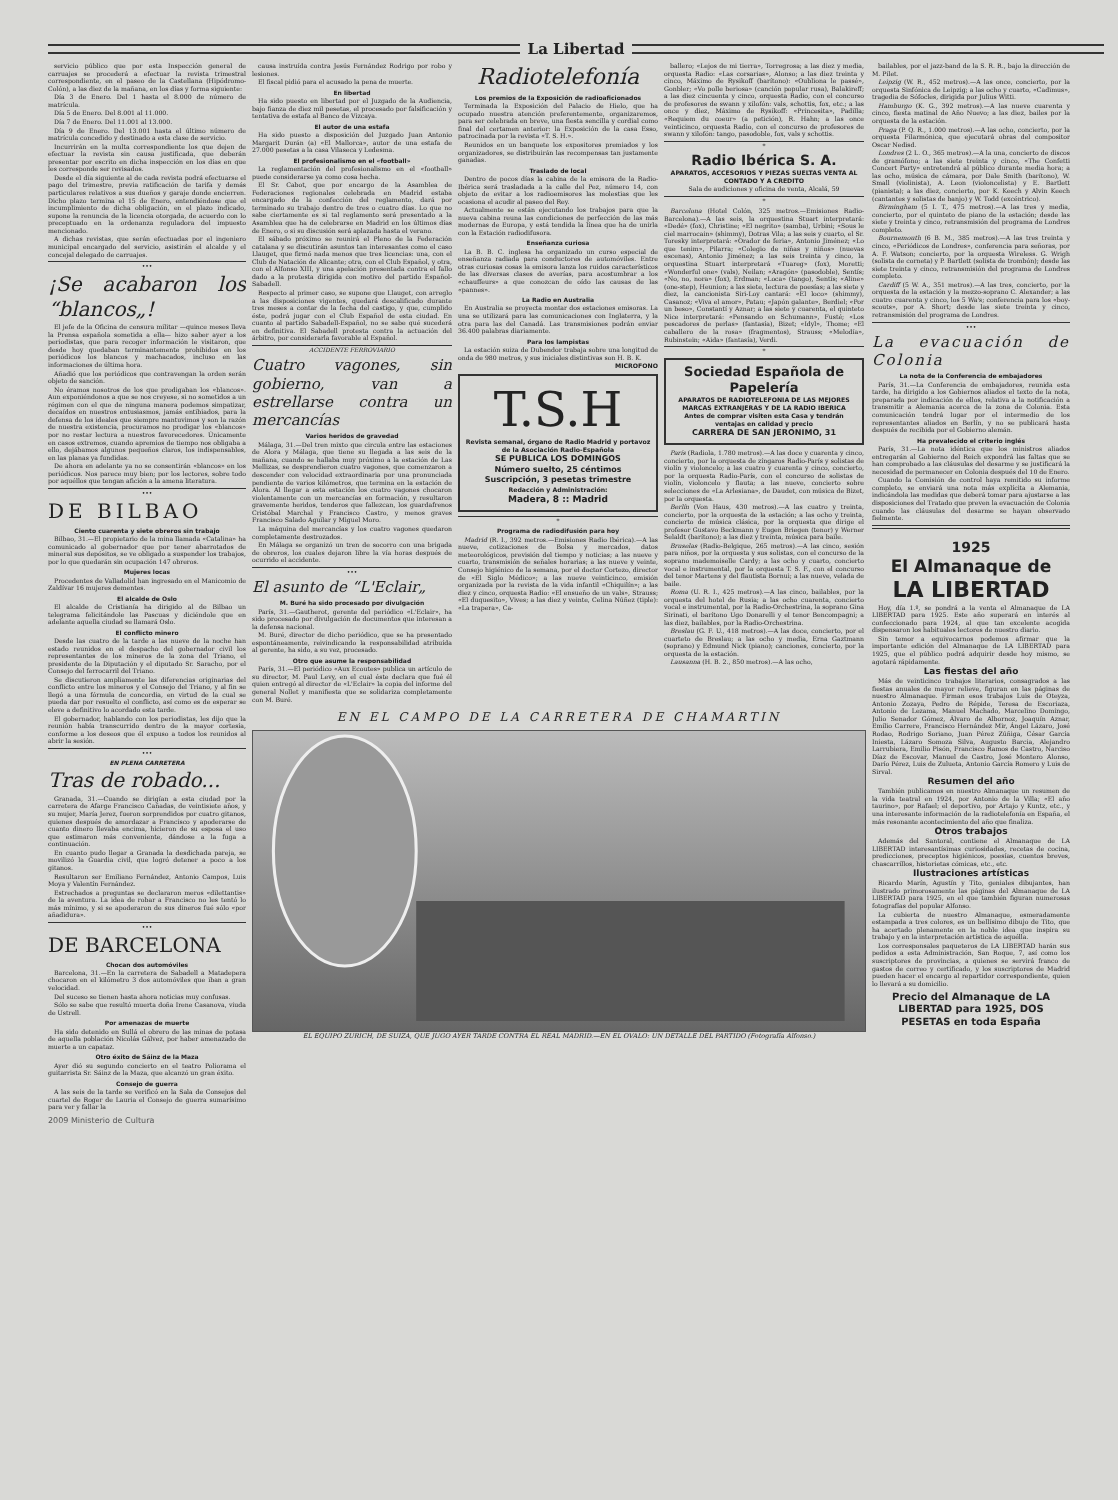La Libertad
servicio público que por esta Inspección general de carruajes se procederá a efectuar la revista trimestral correspondiente, en el paseo de la Castellana (Hipódromo-Colón), a las diez de la mañana, en los días y forma siguiente:
Día 3 de Enero. Del 1 hasta el 8.000 de número de matrícula.
Día 5 de Enero. Del 8.001 al 11.000.
Día 7 de Enero. Del 11.001 al 13.000.
Día 9 de Enero. Del 13.001 hasta el último número de matrícula concedido y destinado a esta clase de servicio.
Incurrirán en la multa correspondiente los que dejen de efectuar la revista sin causa justificada, que deberán presentar por escrito en dicha inspección en los días en que les corresponde ser revisados.
Desde el día siguiente al de cada revista podrá efectuarse el pago del trimestre, previa ratificación de tarifa y demás particulares relativos a sus dueños y garaje donde encierren. Dicho plazo termina el 15 de Enero, entendiéndose que el incumplimiento de dicha obligación, en el plazo indicado, supone la renuncia de la licencia otorgada, de acuerdo con lo preceptuado en la ordenanza reguladora del impuesto mencionado.
A dichas revistas, que serán efectuadas por el ingeniero municipal encargado del servicio, asistirán el alcalde y el concejal delegado de carruajes.
•••
¡Se acabaron los “blancos„!
El jefe de la Oficina de censura militar —quince meses lleva la Prensa española sometida a ella— hizo saber ayer a los periodistas, que para recoger información le visitaron, que desde hoy quedaban terminantemente prohibidos en los periódicos los blancos y machacados, incluso en las informaciones de última hora.
Añadió que los periódicos que contravengan la orden serán objeto de sanción.
No éramos nosotros de los que prodigaban los «blancos». Aun exponiéndonos a que se nos creyese, si no sometidos a un régimen con el que de ninguna manera podemos simpatizar, decaídos en nuestros entusiasmos, jamás entibiados, para la defensa de los ideales que siempre mantuvimos y son la razón de nuestra existencia, procuramos no prodigar los «blancos» por no restar lectura a nuestros favorecedores. Únicamente en casos extremos, cuando apremios de tiempo nos obligaba a ello, dejábamos algunos pequeños claros, los indispensables, en las planas ya fundidas.
De ahora en adelante ya no se consentirán «blancos» en los periódicos. Nos parece muy bien; por los lectores, sobre todo por aquéllos que tengan afición a la amena literatura.
•••
DE BILBAO
Ciento cuarenta y siete obreros sin trabajo
Bilbao, 31.—El propietario de la mina llamada «Catalina» ha comunicado al gobernador que por tener abarrotados de mineral sus depósitos, se ve obligado a suspender los trabajos, por lo que quedarán sin ocupación 147 obreros.
Mujeres locas
Procedentes de Valladolid han ingresado en el Manicomio de Zaldívar 16 mujeres dementes.
El alcalde de Oslo
El alcalde de Cristianía ha dirigido al de Bilbao un telegrama felicitándole las Pascuas y diciéndole que en adelante aquella ciudad se llamará Oslo.
El conflicto minero
Desde las cuatro de la tarde a las nueve de la noche han estado reunidos en el despacho del gobernador civil los representantes de los mineros de la zona del Triano, el presidente de la Diputación y el diputado Sr. Saracho, por el Consejo del ferrocarril del Triano.
Se discutieron ampliamente las diferencias originarias del conflicto entre los mineros y el Consejo del Triano, y al fin se llegó a una fórmula de concordia, en virtud de la cual se pueda dar por resuelto el conflicto, así como es de esperar se eleve a definitivo lo acordado esta tarde.
El gobernador, hablando con los periodistas, les dijo que la reunión había transcurrido dentro de la mayor cortesía, conforme a los deseos que él expuso a todos los reunidos al abrir la sesión.
•••
EN PLENA CARRETERA
Tras de robado...
Granada, 31.—Cuando se dirigían a esta ciudad por la carretera de Afarge Francisco Cañadas, de veintisiete años, y su mujer, María Jerez, fueron sorprendidos por cuatro gitanos, quienes después de amordazar a Francisco y apoderarse de cuanto dinero llevaba encima, hicieron de su esposa el uso que estimaron más conveniente, dándose a la fuga a continuación.
En cuanto pudo llegar a Granada la desdichada pareja, se movilizó la Guardia civil, que logró detener a poco a los gitanos.
Resultaron ser Emiliano Fernández, Antonio Campos, Luis Moya y Valentín Fernández.
Estrechados a preguntas se declararon meros «dilettantis» de la aventura. La idea de robar a Francisco no les tentó lo más mínimo, y si se apoderaron de sus dineros fué sólo «por añadidura».
•••
DE BARCELONA
Chocan dos automóviles
Barcelona, 31.—En la carretera de Sabadell a Matadepera chocaron en el kilómetro 3 dos automóviles que iban a gran velocidad.
Del suceso se tienen hasta ahora noticias muy confusas.
Sólo se sabe que resultó muerta doña Irene Casanova, viuda de Ustrell.
Por amenazas de muerte
Ha sido detenido en Sullá el obrero de las minas de potasa de aquella población Nicolás Gálvez, por haber amenazado de muerte a un capataz.
Otro éxito de Sáinz de la Maza
Ayer dió su segundo concierto en el teatro Poliorama el guitarrista Sr. Sáinz de la Maza, que alcanzó un gran éxito.
Consejo de guerra
A las seis de la tarde se verificó en la Sala de Consejos del cuartel de Roger de Lauria el Consejo de guerra sumarísimo para ver y fallar la
causa instruída contra Jesús Fernández Rodrigo por robo y lesiones.
El fiscal pidió para el acusado la pena de muerte.
En libertad
Ha sido puesto en libertad por el Juzgado de la Audiencia, bajo fianza de diez mil pesetas, el procesado por falsificación y tentativa de estafa al Banco de Vizcaya.
El autor de una estafa
Ha sido puesto a disposición del Juzgado Juan Antonio Margarit Durán (a) «El Mallorca», autor de una estafa de 27.000 pesetas a la casa Vilaseca y Ledesma.
El profesionalismo en el «football»
La reglamentación del profesionalismo en el «football» puede considerarse ya como cosa hecha.
El Sr. Cabot, que por encargo de la Asamblea de Federaciones regionales celebrada en Madrid estaba encargado de la confección del reglamento, dará por terminado su trabajo dentro de tres o cuatro días. Lo que no sabe ciertamente es si tal reglamento será presentado a la Asamblea que ha de celebrarse en Madrid en los últimos días de Enero, o si su discusión será aplazada hasta el verano.
El sábado próximo se reunirá el Pleno de la Federación catalana y se discutirán asuntos tan interesantes como el caso Llauget, que firmó nada menos que tres licencias: una, con el Club de Natación de Alicante; otra, con el Club Español, y otra, con el Alfonso XIII, y una apelación presentada contra el fallo dado a la protesta dirigida con motivo del partido Español-Sabadell.
Respecto al primer caso, se supone que Llauget, con arreglo a las disposiciones vigentes, quedará descalificado durante tres meses a contar de la fecha del castigo, y que, cumplido éste, podrá jugar con el Club Español de esta ciudad. En cuanto al partido Sabadell-Español, no se sabe qué sucederá en definitiva. El Sabadell protesta contra la actuación del árbitro, por considerarla favorable al Español.
ACCIDENTE FERROVIARIO
Cuatro vagones, sin gobierno, van a estrellarse contra un mercancías
Varios heridos de gravedad
Málaga, 31.—Del tren mixto que circula entre las estaciones de Alora y Málaga, que tiene su llegada a las seis de la mañana, cuando se hallaba muy próximo a la estación de Las Mellizas, se desprendieron cuatro vagones, que comenzaron a descender con velocidad extraordinaria por una pronunciada pendiente de varios kilómetros, que termina en la estación de Alora. Al llegar a esta estación los cuatro vagones chocaron violentamente con un mercancías en formación, y resultaron gravemente heridos, tenderos que fallezcan, los guardafrenos Cristóbal Marchal y Francisco Castro, y menos graves Francisco Salado Aguilar y Miguel Moro.
La máquina del mercancías y los cuatro vagones quedaron completamente destrozados.
En Málaga se organizó un tren de socorro con una brigada de obreros, los cuales dejaron libre la vía horas después de ocurrido el accidente.
•••
El asunto de “L'Eclair„
M. Buré ha sido procesado por divulgación
París, 31.—Gautherot, gerente del periódico «L'Eclair», ha sido procesado por divulgación de documentos que interesan a la defensa nacional.
M. Buré, director de dicho periódico, que se ha presentado espontáneamente, reivindicando la responsabilidad atribuída al gerente, ha sido, a su vez, procesado.
Otro que asume la responsabilidad
París, 31.—El periódico «Aux Ecoutes» publica un artículo de su director, M. Paul Levy, en el cual éste declara que fué él quien entregó al director de «L'Eclair» la copia del informe del general Nollet y manifiesta que se solidariza completamente con M. Buré.
Radiotelefonía
Los premios de la Exposición de radioaficionados
Terminada la Exposición del Palacio de Hielo, que ha ocupado nuestra atención preferentemente, organizaremos, para ser celebrada en breve, una fiesta sencilla y cordial como final del certamen anterior: la Exposición de la casa Esso, patrocinada por la revista «T. S. H.».
Reunidos en un banquete los expositores premiados y los organizadores, se distribuirán las recompensas tan justamente ganadas.
Traslado de local
Dentro de pocos días la cabina de la emisora de la Radio-Ibérica será trasladada a la calle del Pez, número 14, con objeto de evitar a los radioemisores las molestias que les ocasiona el acudir al paseo del Rey.
Actualmente se están ejecutando los trabajos para que la nueva cabina reuna las condiciones de perfección de las más modernas de Europa, y está tendida la línea que ha de unirla con la Estación radiodifusora.
Enseñanza curiosa
La B. B. C. inglesa ha organizado un curso especial de enseñanza radiada para conductores de automóviles. Entre otras curiosas cosas la emisora lanza los ruidos característicos de las diversas clases de averías, para acostumbrar a los «chauffeurs» a que conozcan de oído las causas de las «pannes».
La Radio en Australia
En Australia se proyecta montar dos estaciones emisoras. La una se utilizará para las comunicaciones con Inglaterra, y la otra para las del Canadá. Las transmisiones podrán enviar 36.400 palabras diariamente.
Para los lampistas
La estación suiza de Dubendor trabaja sobre una longitud de onda de 980 metros, y sus iniciales distintivas son H. B. K.
MICROFONO
T.S.H
Revista semanal, órgano de Radio Madrid y portavoz de la Asociación Radio-Española
SE PUBLICA LOS DOMINGOS
Número suelto, 25 céntimos
Suscripción, 3 pesetas trimestre
Redacción y Administración:
Madera, 8 :: Madrid
*
Programa de radiodifusión para hoy
Madrid (R. I., 392 metros.—Emisiones Radio Ibérica).—A las nueve, cotizaciones de Bolsa y mercados, datos meteorológicos, previsión del tiempo y noticias; a las nueve y cuarto, transmisión de señales horarias; a las nueve y veinte, Consejo higiénico de la semana, por el doctor Cortezo, director de «El Siglo Médico»; a las nueve veinticinco, emisión organizada por la revista de la vida infantil «Chiquilín»; a las diez y cinco, orquesta Radio: «El ensueño de un vals», Strauss; «El duquesito», Vives; a las diez y veinte, Celina Núñez (tiple): «La trapera», Ca-
ballero; «Lejos de mi tierra», Torregrosa; a las diez y media, orquesta Radio: «Las corsarias», Alonso; a las diez treinta y cinco, Máximo de Rysikoff (barítono): «Oubliona le passé», Gonbler; «Vo polle beriosa» (canción popular rusa), Balakireff; a las diez cincuenta y cinco, orquesta Radio, con el concurso de profesores de swann y xilofón: vals, schottis, fox, etc.; a las once y diez, Máximo de Rysikoff: «Princesita», Padilla; «Requiem du coeur» (a petición), R. Hahn; a las once veinticinco, orquesta Radio, con el concurso de profesores de swann y xilofón: tango, pasodoble, fox, vals y schottis.
*
Radio Ibérica S. A.
APARATOS, ACCESORIOS Y PIEZAS SUELTAS VENTA AL CONTADO Y A CREDITO
Sala de audiciones y oficina de venta, Alcalá, 59
*
Barcelona (Hotel Colón, 325 metros.—Emisiones Radio-Barcelona).—A las seis, la orquestina Stuart interpretará: «Dedé» (fox), Christine; «El negrito» (samba), Urbini; «Sous le ciel marrocain» (shimmy), Dotras Vila; a las seis y cuarto, el Sr. Toresky interpretará: «Orador de feria», Antonio Jiménez; «Lo que tenim», Pilarra; «Colegio de niñas y niños» (nuevas escenas), Antonio Jiménez; a las seis treinta y cinco, la orquestina Stuart interpretará «Tuareg» (fox), Moretti; «Wonderful one» (vals), Neilan; «Aragón» (pasodoble), Sentís; «No, no, nora» (fox), Erdman; «Loca» (tango), Sentís; «Aline» (one-step), Heunion; a las siete, lectura de poesías; a las siete y diez, la cancionista Siri-Loy cantará: «El loco» (shimmy), Casanoz; «Viva el amor», Patau; «Japón galante», Berdiel; «Por un beso», Constantí y Aznar; a las siete y cuarenta, el quinteto Nice interpretará: «Pensando en Schumann», Fusté; «Los pescadores de perlas» (fantasía), Bizet; «Idyl», Thome; «El caballero de la rosa» (fragmentos), Strauss; «Melodía», Rubinstein; «Aida» (fantasía), Verdi.
*
Sociedad Española de Papelería
APARATOS DE RADIOTELEFONIA DE LAS MEJORES MARCAS EXTRANJERAS Y DE LA RADIO IBERICA
Antes de comprar visiten esta Casa y tendrán ventajas en calidad y precio
CARRERA DE SAN JERONIMO, 31
París (Radiola, 1.780 metros).—A las doce y cuarenta y cinco, concierto, por la orquesta de zíngaros Radio-París y solistas de violín y violoncelo; a las cuatro y cuarenta y cinco, concierto, por la orquesta Radio-París, con el concurso de solistas de violín, violoncelo y flauta; a las nueve, concierto sobre selecciones de «La Arlesiana», de Daudet, con música de Bizet, por la orquesta.
Berlín (Von Haus, 430 metros).—A las cuatro y treinta, concierto, por la orquesta de la estación; a las ocho y treinta, concierto de música clásica, por la orquesta que dirige el profesor Gustavo Beckmann y Eugen Briegen (tenor) y Werner Selaldt (barítono); a las diez y treinta, música para baile.
Bruselas (Radio-Belgique, 265 metros).—A las cinco, sesión para niños, por la orquesta y sus solistas, con el concurso de la soprano mademoiselle Cardy; a las ocho y cuarto, concierto vocal e instrumental, por la orquesta T. S. F., con el concurso del tenor Martens y del flautista Bornui; a las nueve, velada de baile.
Roma (U. R. I., 425 metros).—A las cinco, bailables, por la orquesta del hotel de Rusia; a las ocho cuarenta, concierto vocal e instrumental, por la Radio-Orchestrina, la soprano Gina Sirinati, el barítono Ugo Donarelli y el tenor Bencompagni; a las diez, bailables, por la Radio-Orchestrina.
Breslau (G. F. U., 418 metros).—A las doce, concierto, por el cuarteto de Breslau; a las ocho y media, Erna Gaztmann (soprano) y Edmund Nick (piano); canciones, concierto, por la orquesta de la estación.
Lausanna (H. B. 2., 850 metros).—A las ocho,
EN EL CAMPO DE LA CARRETERA DE CHAMARTIN
EL EQUIPO ZURICH, DE SUIZA, QUE JUGO AYER TARDE CONTRA EL REAL MADRID.—EN EL OVALO: UN DETALLE DEL PARTIDO (Fotografía Alfonso.)
bailables, por el jazz-band de la S. R. R., bajo la dirección de M. Pilet.
Leipzig (W. R., 452 metros).—A las once, concierto, por la orquesta Sinfónica de Leipzig; a las ocho y cuarto, «Cadimus», tragedia de Sófocles, dirigida por Julius Witti.
Hamburgo (K. G., 392 metros).—A las nueve cuarenta y cinco, fiesta matinal de Año Nuevo; a las diez, bailes por la orquesta de la estación.
Praga (P. Q. R., 1.000 metros).—A las ocho, concierto, por la orquesta Filarmónica, que ejecutará obras del compositor Oscar Nedisd.
Londres (2 L. O., 365 metros).—A la una, concierto de discos de gramófono; a las siete treinta y cinco, «The Confetti Concert Party» entretendrá al público durante media hora; a las ocho, música de cámara, por Dale Smith (barítono), W. Small (violinista), A. Leon (violoncelista) y E. Bartlett (pianista); a las diez, concierto, por K. Keech y Alvin Keech (cantantes y solistas de banjo) y W. Todd (excéntrico).
Birmingham (5 I. T., 475 metros).—A las tres y media, concierto, por el quinteto de piano de la estación; desde las siete y treinta y cinco, retransmisión del programa de Londres completo.
Bournemouth (6 B. M., 385 metros).—A las tres treinta y cinco, «Periódicos de Londres», conferencia para señoras, por A. F. Watson; concierto, por la orquesta Wireless. G. Wrigh (solista de corneta) y P. Bartlett (solista de trombón); desde las siete treinta y cinco, retransmisión del programa de Londres completo.
Cardiff (5 W. A., 351 metros).—A las tres, concierto, por la orquesta de la estación y la mezzo-soprano C. Alexander; a las cuatro cuarenta y cinco, los 5 Wa's; conferencia para los «boy-scouts», por A. Short; desde las siete treinta y cinco, retransmisión del programa de Londres.
•••
La evacuación de Colonia
La nota de la Conferencia de embajadores
París, 31.—La Conferencia de embajadores, reunida esta tarde, ha dirigido a los Gobiernos aliados el texto de la nota, preparada por indicación de ellos, relativa a la notificación a transmitir a Alemania acerca de la zona de Colonia. Esta comunicación tendrá lugar por el intermedio de los representantes aliados en Berlín, y no se publicará hasta después de recibida por el Gobierno alemán.
Ha prevalecido el criterio inglés
París, 31.—La nota idéntica que los ministros aliados entregarán al Gobierno del Reich expondrá las faltas que se han comprobado a las cláusulas del desarme y se justificará la necesidad de permanecer en Colonia después del 10 de Enero.
Cuando la Comisión de control haya remitido su informe completo, se enviará una nota más explícita a Alemania, indicándola las medidas que deberá tomar para ajustarse a las disposiciones del Tratado que preven la evacuación de Colonia cuando las cláusulas del desarme se hayan observado fielmente.
1925
El Almanaque de
LA LIBERTAD
Hoy, día 1.º, se pondrá a la venta el Almanaque de LA LIBERTAD para 1925. Este año superará en interés al confeccionado para 1924, al que tan excelente acogida dispensaron los habituales lectores de nuestro diario.
Sin temor a equivocarnos podemos afirmar que la importante edición del Almanaque de LA LIBERTAD para 1925, que el público podrá adquirir desde hoy mismo, se agotará rápidamente.
Las fiestas del año
Más de veinticinco trabajos literarios, consagrados a las fiestas anuales de mayor relieve, figuran en las páginas de nuestro Almanaque. Firman esos trabajos Luis de Oteyza, Antonio Zozaya, Pedro de Répide, Teresa de Escoriaza, Antonio de Lezama, Manuel Machado, Marcelino Domingo, Julio Senador Gómez, Álvaro de Albornoz, Joaquín Aznar, Emilio Carrere, Francisco Hernández Mir, Ángel Lázaro, José Rodao, Rodrigo Soriano, Juan Pérez Zúñiga, César García Iniesta, Lázaro Somoza Silva, Augusto Barcia, Alejandro Larrubiera, Emilio Pisón, Francisco Ramos de Castro, Narciso Díaz de Escovar, Manuel de Castro, José Montero Alonso, Darío Pérez, Luis de Zulueta, Antonio García Romero y Luis de Sirval.
Resumen del año
También publicamos en nuestro Almanaque un resumen de la vida teatral en 1924, por Antonio de la Villa; «El año taurino», por Rafael; el deportivo, por Artajo y Kuntz, etc., y una interesante información de la radiotelefonía en España, el más resonante acontecimiento del año que finaliza.
Otros trabajos
Además del Santoral, contiene el Almanaque de LA LIBERTAD interesantísimas curiosidades, recetas de cocina, predicciones, preceptos higiénicos, poesías, cuentos breves, chascarrillos, historietas cómicas, etc., etc.
Ilustraciones artísticas
Ricardo Marín, Agustín y Tito, geniales dibujantes, han ilustrado primorosamente las páginas del Almanaque de LA LIBERTAD para 1925, en el que también figuran numerosas fotografías del popular Alfonso.
La cubierta de nuestro Almanaque, esmeradamente estampada a tres colores, es un bellísimo dibujo de Tito, que ha acertado plenamente en la noble idea que inspira su trabajo y en la interpretación artística de aquélla.
Los corresponsales paqueteros de LA LIBERTAD harán sus pedidos a esta Administración, San Roque, 7, así como los suscriptores de provincias, a quienes se servirá franco de gastos de correo y certificado, y los suscriptores de Madrid pueden hacer el encargo al repartidor correspondiente, quien lo llevará a su domicilio.
Precio del Almanaque de LA LIBERTAD para 1925, DOS PESETAS en toda España
2009 Ministerio de Cultura